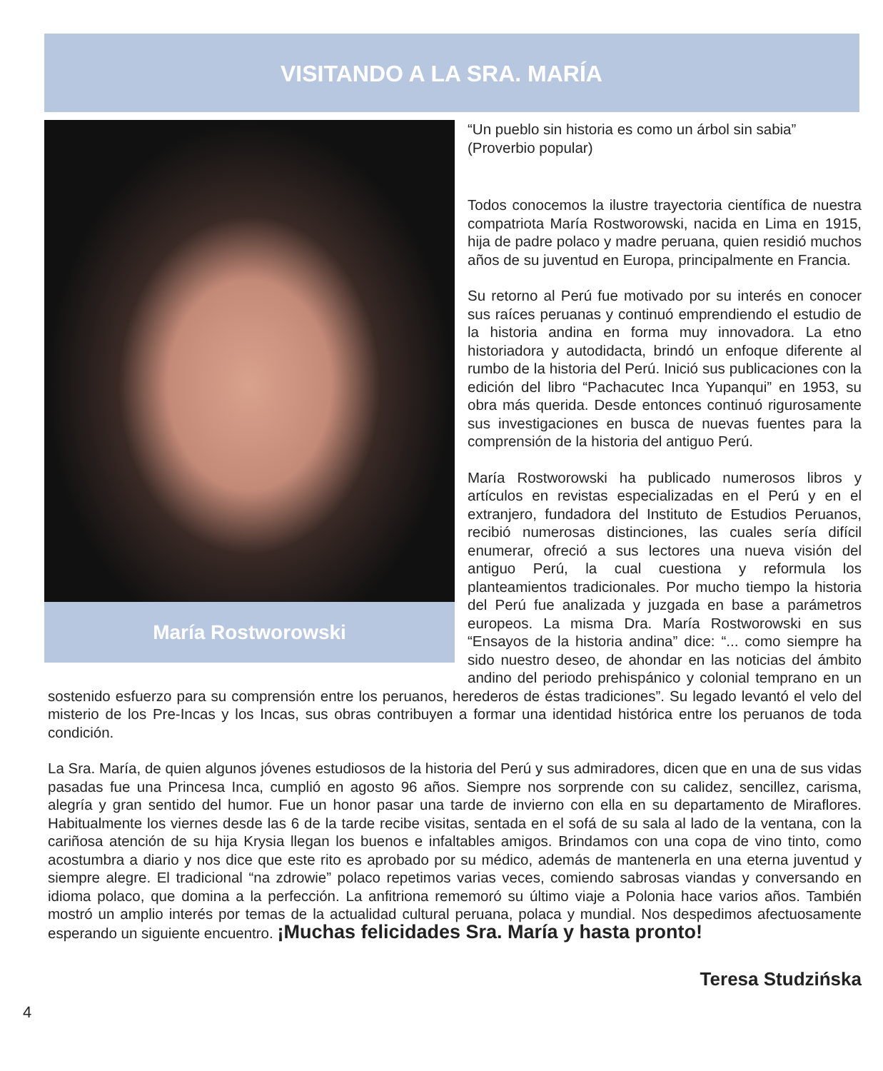VISITANDO A LA SRA. MARÍA
María Rostworowski
“Un pueblo sin historia es como un árbol sin sabia”
(Proverbio popular)
Todos conocemos la ilustre trayectoria científica de nuestra compatriota María Rostworowski, nacida en Lima en 1915, hija de padre polaco y madre peruana, quien residió muchos años de su juventud en Europa, principalmente en Francia.
Su retorno al Perú fue motivado por su interés en conocer sus raíces peruanas y continuó emprendiendo el estudio de la historia andina en forma muy innovadora. La etno historiadora y autodidacta, brindó un enfoque diferente al rumbo de la historia del Perú. Inició sus publicaciones con la edición del libro “Pachacutec Inca Yupanqui” en 1953, su obra más querida. Desde entonces continuó rigurosamente sus investigaciones en busca de nuevas fuentes para la comprensión de la historia del antiguo Perú.
María Rostworowski ha publicado numerosos libros y artículos en revistas especializadas en el Perú y en el extranjero, fundadora del Instituto de Estudios Peruanos, recibió numerosas distinciones, las cuales sería difícil enumerar, ofreció a sus lectores una nueva visión del antiguo Perú, la cual cuestiona y reformula los planteamientos tradicionales. Por mucho tiempo la historia del Perú fue analizada y juzgada en base a parámetros europeos. La misma Dra. María Rostworowski en sus “Ensayos de la historia andina” dice: “... como siempre ha sido nuestro deseo, de ahondar en las noticias del ámbito andino del periodo prehispánico y colonial temprano en un sostenido esfuerzo para su comprensión entre los peruanos, herederos de éstas tradiciones”. Su legado levantó el velo del misterio de los Pre-Incas y los Incas, sus obras contribuyen a formar una identidad histórica entre los peruanos de toda condición.
La Sra. María, de quien algunos jóvenes estudiosos de la historia del Perú y sus admiradores, dicen que en una de sus vidas pasadas fue una Princesa Inca, cumplió en agosto 96 años. Siempre nos sorprende con su calidez, sencillez, carisma, alegría y gran sentido del humor. Fue un honor pasar una tarde de invierno con ella en su departamento de Miraflores. Habitualmente los viernes desde las 6 de la tarde recibe visitas, sentada en el sofá de su sala al lado de la ventana, con la cariñosa atención de su hija Krysia llegan los buenos e infaltables amigos. Brindamos con una copa de vino tinto, como acostumbra a diario y nos dice que este rito es aprobado por su médico, además de mantenerla en una eterna juventud y siempre alegre. El tradicional “na zdrowie” polaco repetimos varias veces, comiendo sabrosas viandas y conversando en idioma polaco, que domina a la perfección. La anfitriona rememoró su último viaje a Polonia hace varios años. También mostró un amplio interés por temas de la actualidad cultural peruana, polaca y mundial. Nos despedimos afectuosamente esperando un siguiente encuentro. ¡Muchas felicidades Sra. María y hasta pronto!
Teresa Studzińska
4